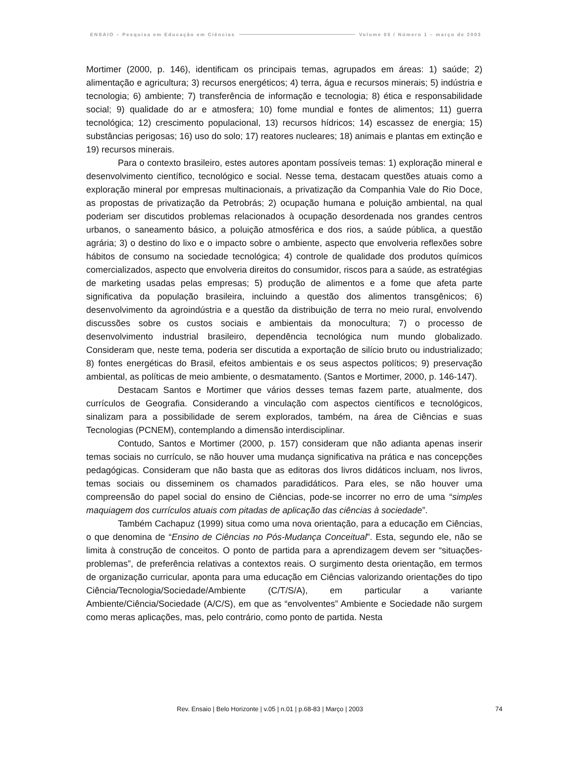ENSAIO – Pesquisa em Educação em Ciências Volume 05 / Número 1 – março de 2003
Mortimer (2000, p. 146), identificam os principais temas, agrupados em áreas: 1) saúde; 2) alimentação e agricultura; 3) recursos energéticos; 4) terra, água e recursos minerais; 5) indústria e tecnologia; 6) ambiente; 7) transferência de informação e tecnologia; 8) ética e responsabilidade social; 9) qualidade do ar e atmosfera; 10) fome mundial e fontes de alimentos; 11) guerra tecnológica; 12) crescimento populacional, 13) recursos hídricos; 14) escassez de energia; 15) substâncias perigosas; 16) uso do solo; 17) reatores nucleares; 18) animais e plantas em extinção e 19) recursos minerais.
Para o contexto brasileiro, estes autores apontam possíveis temas: 1) exploração mineral e desenvolvimento científico, tecnológico e social. Nesse tema, destacam questões atuais como a exploração mineral por empresas multinacionais, a privatização da Companhia Vale do Rio Doce, as propostas de privatização da Petrobrás; 2) ocupação humana e poluição ambiental, na qual poderiam ser discutidos problemas relacionados à ocupação desordenada nos grandes centros urbanos, o saneamento básico, a poluição atmosférica e dos rios, a saúde pública, a questão agrária; 3) o destino do lixo e o impacto sobre o ambiente, aspecto que envolveria reflexões sobre hábitos de consumo na sociedade tecnológica; 4) controle de qualidade dos produtos químicos comercializados, aspecto que envolveria direitos do consumidor, riscos para a saúde, as estratégias de marketing usadas pelas empresas; 5) produção de alimentos e a fome que afeta parte significativa da população brasileira, incluindo a questão dos alimentos transgênicos; 6) desenvolvimento da agroindústria e a questão da distribuição de terra no meio rural, envolvendo discussões sobre os custos sociais e ambientais da monocultura; 7) o processo de desenvolvimento industrial brasileiro, dependência tecnológica num mundo globalizado. Consideram que, neste tema, poderia ser discutida a exportação de silício bruto ou industrializado; 8) fontes energéticas do Brasil, efeitos ambientais e os seus aspectos políticos; 9) preservação ambiental, as políticas de meio ambiente, o desmatamento. (Santos e Mortimer, 2000, p. 146-147).
Destacam Santos e Mortimer que vários desses temas fazem parte, atualmente, dos currículos de Geografia. Considerando a vinculação com aspectos científicos e tecnológicos, sinalizam para a possibilidade de serem explorados, também, na área de Ciências e suas Tecnologias (PCNEM), contemplando a dimensão interdisciplinar.
Contudo, Santos e Mortimer (2000, p. 157) consideram que não adianta apenas inserir temas sociais no currículo, se não houver uma mudança significativa na prática e nas concepções pedagógicas. Consideram que não basta que as editoras dos livros didáticos incluam, nos livros, temas sociais ou disseminem os chamados paradidáticos. Para eles, se não houver uma compreensão do papel social do ensino de Ciências, pode-se incorrer no erro de uma “simples maquiagem dos currículos atuais com pitadas de aplicação das ciências à sociedade”.
Também Cachapuz (1999) situa como uma nova orientação, para a educação em Ciências, o que denomina de “Ensino de Ciências no Pós-Mudança Conceitual”. Esta, segundo ele, não se limita à construção de conceitos. O ponto de partida para a aprendizagem devem ser “situações-problemas”, de preferência relativas a contextos reais. O surgimento desta orientação, em termos de organização curricular, aponta para uma educação em Ciências valorizando orientações do tipo Ciência/Tecnologia/Sociedade/Ambiente (C/T/S/A), em particular a variante Ambiente/Ciência/Sociedade (A/C/S), em que as “envolventes” Ambiente e Sociedade não surgem como meras aplicações, mas, pelo contrário, como ponto de partida. Nesta
Rev. Ensaio | Belo Horizonte | v.05 | n.01 | p.68-83 | Março | 2003 74